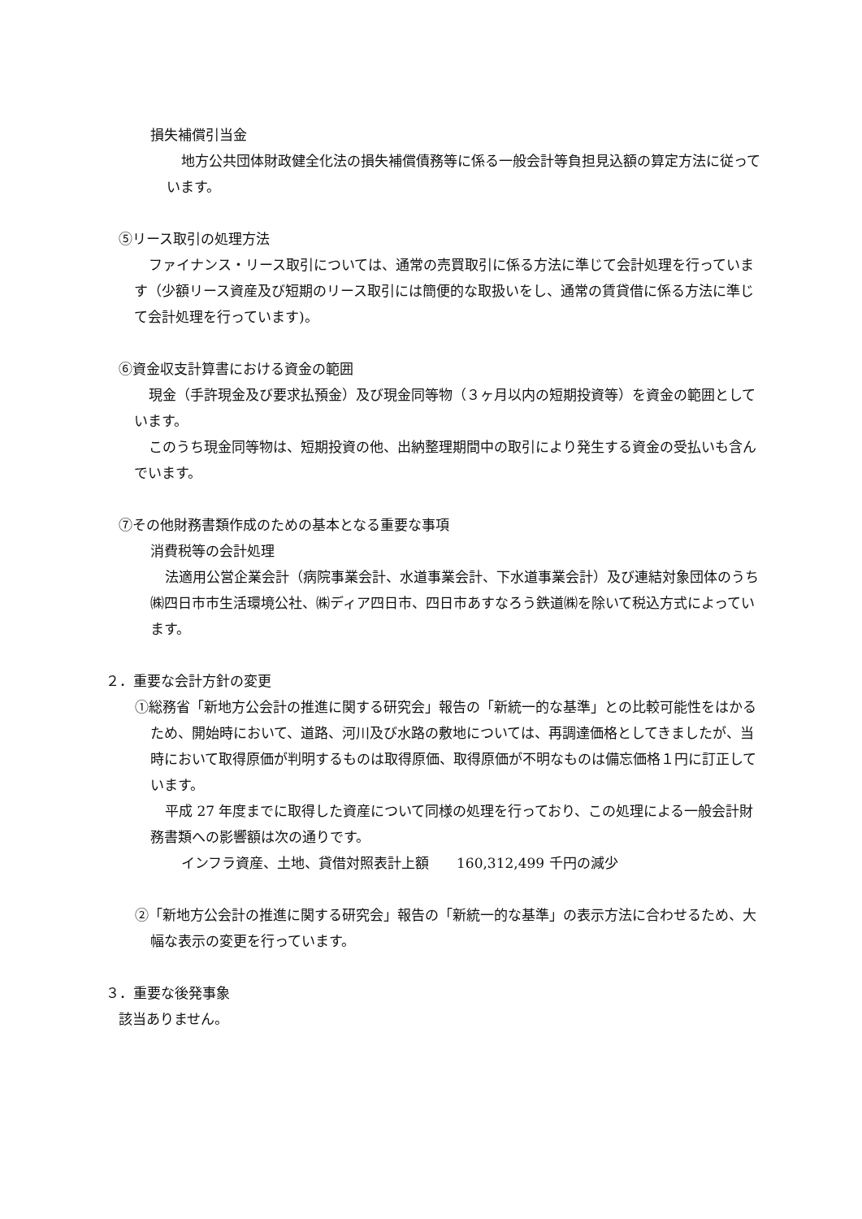損失補償引当金
地方公共団体財政健全化法の損失補償債務等に係る一般会計等負担見込額の算定方法に従っています。
⑤リース取引の処理方法
ファイナンス・リース取引については、通常の売買取引に係る方法に準じて会計処理を行っています（少額リース資産及び短期のリース取引には簡便的な取扱いをし、通常の賃貸借に係る方法に準じて会計処理を行っています)。
⑥資金収支計算書における資金の範囲
現金（手許現金及び要求払預金）及び現金同等物（３ヶ月以内の短期投資等）を資金の範囲としています。
このうち現金同等物は、短期投資の他、出納整理期間中の取引により発生する資金の受払いも含んでいます。
⑦その他財務書類作成のための基本となる重要な事項
消費税等の会計処理
法適用公営企業会計（病院事業会計、水道事業会計、下水道事業会計）及び連結対象団体のうち㈱四日市市生活環境公社、㈱ディア四日市、四日市あすなろう鉄道㈱を除いて税込方式によっています。
２．重要な会計方針の変更
①総務省「新地方公会計の推進に関する研究会」報告の「新統一的な基準」との比較可能性をはかるため、開始時において、道路、河川及び水路の敷地については、再調達価格としてきましたが、当時において取得原価が判明するものは取得原価、取得原価が不明なものは備忘価格１円に訂正しています。
平成 27 年度までに取得した資産について同様の処理を行っており、この処理による一般会計財務書類への影響額は次の通りです。
インフラ資産、土地、貸借対照表計上額　　160,312,499 千円の減少
②「新地方公会計の推進に関する研究会」報告の「新統一的な基準」の表示方法に合わせるため、大幅な表示の変更を行っています。
３．重要な後発事象
該当ありません。